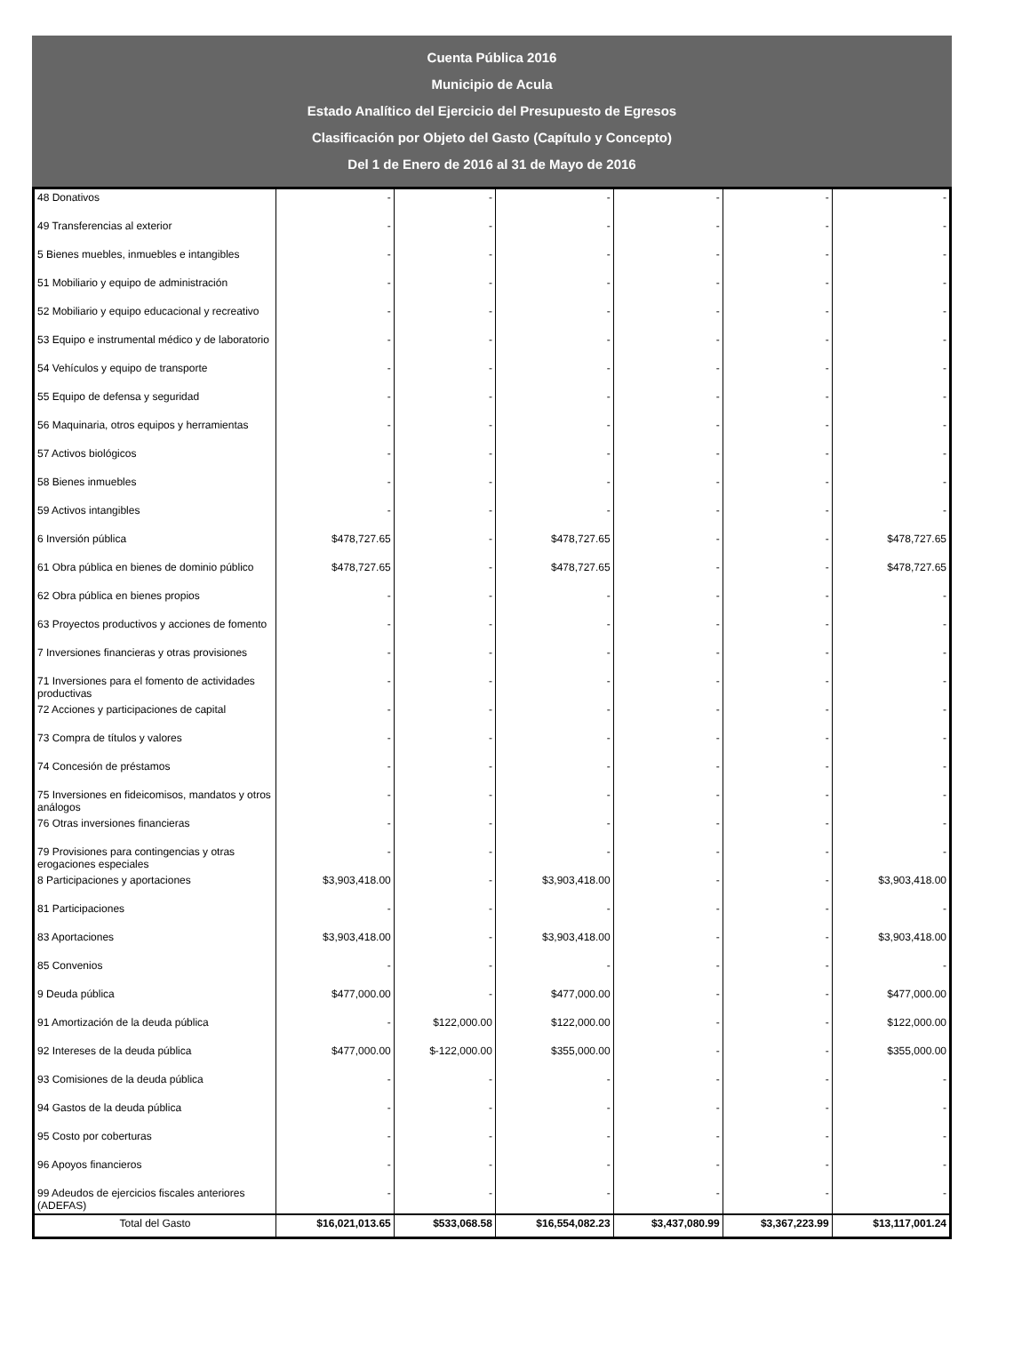Cuenta Pública 2016
Municipio de Acula
Estado Analítico del Ejercicio del Presupuesto de Egresos
Clasificación por Objeto del Gasto (Capítulo y Concepto)
Del 1 de Enero de 2016 al 31 de Mayo de 2016
| 48 Donativos | - | - | - | - | - | - |
| 49 Transferencias al exterior | - | - | - | - | - | - |
| 5 Bienes muebles, inmuebles e intangibles | - | - | - | - | - | - |
| 51 Mobiliario y equipo de administración | - | - | - | - | - | - |
| 52 Mobiliario y equipo educacional y recreativo | - | - | - | - | - | - |
| 53 Equipo e instrumental médico y de laboratorio | - | - | - | - | - | - |
| 54 Vehículos y equipo de transporte | - | - | - | - | - | - |
| 55 Equipo de defensa y seguridad | - | - | - | - | - | - |
| 56 Maquinaria, otros equipos y herramientas | - | - | - | - | - | - |
| 57 Activos biológicos | - | - | - | - | - | - |
| 58 Bienes inmuebles | - | - | - | - | - | - |
| 59 Activos intangibles | - | - | - | - | - | - |
| 6 Inversión pública | $478,727.65 | - | $478,727.65 | - | - | $478,727.65 |
| 61 Obra pública en bienes de dominio público | $478,727.65 | - | $478,727.65 | - | - | $478,727.65 |
| 62 Obra pública en bienes propios | - | - | - | - | - | - |
| 63 Proyectos productivos y acciones de fomento | - | - | - | - | - | - |
| 7 Inversiones financieras y otras provisiones | - | - | - | - | - | - |
| 71 Inversiones para el fomento de actividades productivas | - | - | - | - | - | - |
| 72 Acciones y participaciones de capital | - | - | - | - | - | - |
| 73 Compra de títulos y valores | - | - | - | - | - | - |
| 74 Concesión de préstamos | - | - | - | - | - | - |
| 75 Inversiones en fideicomisos, mandatos y otros análogos | - | - | - | - | - | - |
| 76 Otras inversiones financieras | - | - | - | - | - | - |
| 79 Provisiones para contingencias y otras erogaciones especiales | - | - | - | - | - | - |
| 8 Participaciones y aportaciones | $3,903,418.00 | - | $3,903,418.00 | - | - | $3,903,418.00 |
| 81 Participaciones | - | - | - | - | - | - |
| 83 Aportaciones | $3,903,418.00 | - | $3,903,418.00 | - | - | $3,903,418.00 |
| 85 Convenios | - | - | - | - | - | - |
| 9 Deuda pública | $477,000.00 | - | $477,000.00 | - | - | $477,000.00 |
| 91 Amortización de la deuda pública | - | $122,000.00 | $122,000.00 | - | - | $122,000.00 |
| 92 Intereses de la deuda pública | $477,000.00 | $-122,000.00 | $355,000.00 | - | - | $355,000.00 |
| 93 Comisiones de la deuda pública | - | - | - | - | - | - |
| 94 Gastos de la deuda pública | - | - | - | - | - | - |
| 95 Costo por coberturas | - | - | - | - | - | - |
| 96 Apoyos financieros | - | - | - | - | - | - |
| 99 Adeudos de ejercicios fiscales anteriores (ADEFAS) | - | - | - | - | - | - |
| Total del Gasto | $16,021,013.65 | $533,068.58 | $16,554,082.23 | $3,437,080.99 | $3,367,223.99 | $13,117,001.24 |